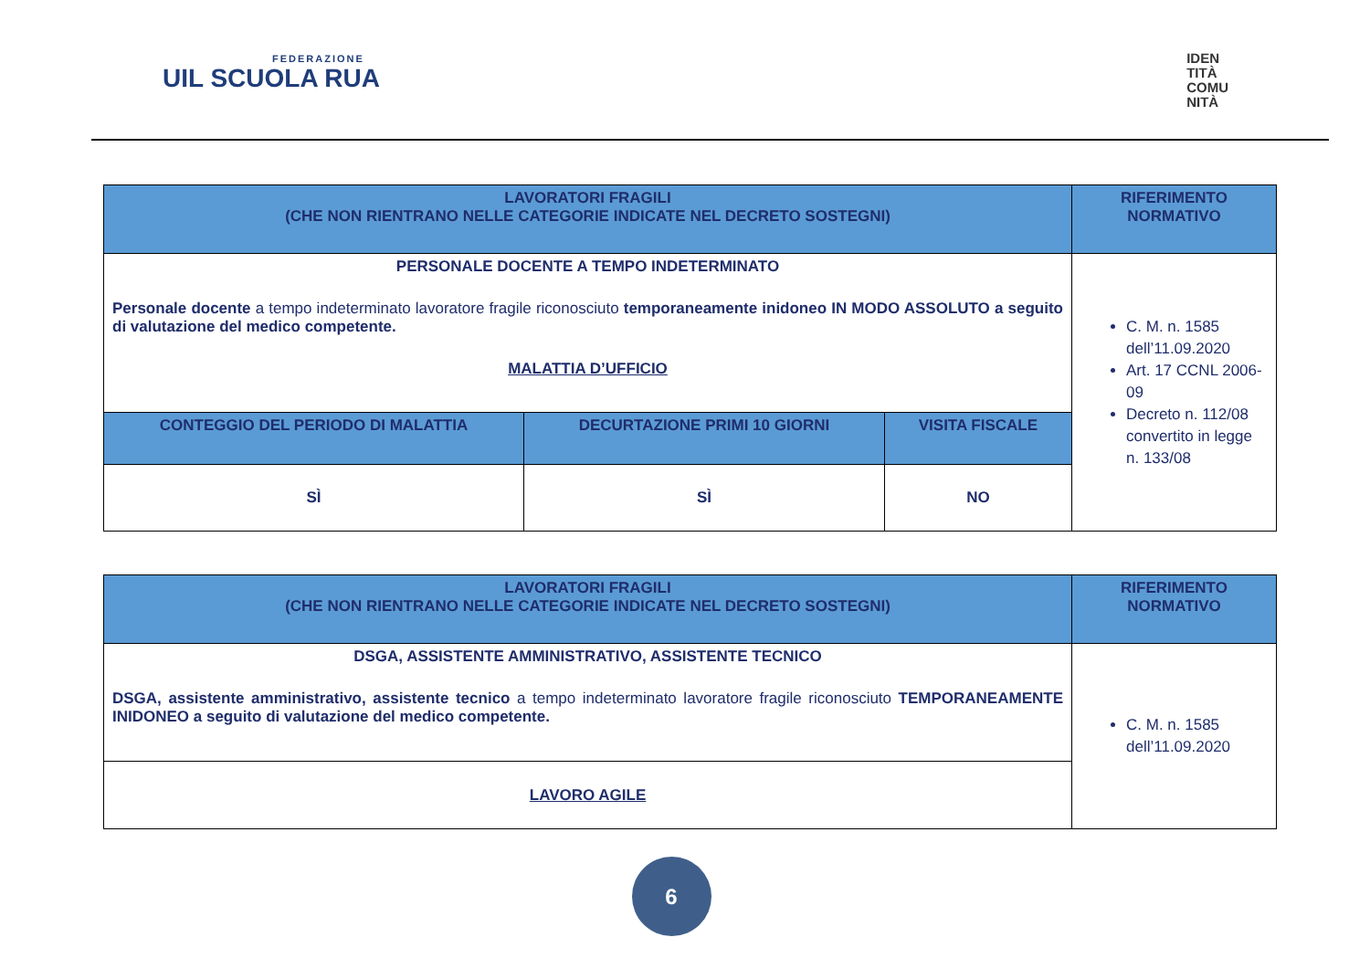FEDERAZIONE
UIL SCUOLA RUA
IDEN
TITÀ
COMU
NITÀ
| LAVORATORI FRAGILI (CHE NON RIENTRANO NELLE CATEGORIE INDICATE NEL DECRETO SOSTEGNI) | | | RIFERIMENTO NORMATIVO |
| --- | --- | --- | --- |
| PERSONALE DOCENTE A TEMPO INDETERMINATO Personale docente a tempo indeterminato lavoratore fragile riconosciuto temporaneamente inidoneo IN MODO ASSOLUTO a seguito di valutazione del medico competente. MALATTIA D’UFFICIO | | | C. M. n. 1585 dell’11.09.2020 Art. 17 CCNL 2006-09 Decreto n. 112/08 convertito in legge n. 133/08 |
| CONTEGGIO DEL PERIODO DI MALATTIA | DECURTAZIONE PRIMI 10 GIORNI | VISITA FISCALE | |
| SÌ | SÌ | NO | |
| LAVORATORI FRAGILI (CHE NON RIENTRANO NELLE CATEGORIE INDICATE NEL DECRETO SOSTEGNI) | RIFERIMENTO NORMATIVO |
| --- | --- |
| DSGA, ASSISTENTE AMMINISTRATIVO, ASSISTENTE TECNICO DSGA, assistente amministrativo, assistente tecnico a tempo indeterminato lavoratore fragile riconosciuto TEMPORANEAMENTE INIDONEO a seguito di valutazione del medico competente. | C. M. n. 1585 dell’11.09.2020 |
| LAVORO AGILE | |
6